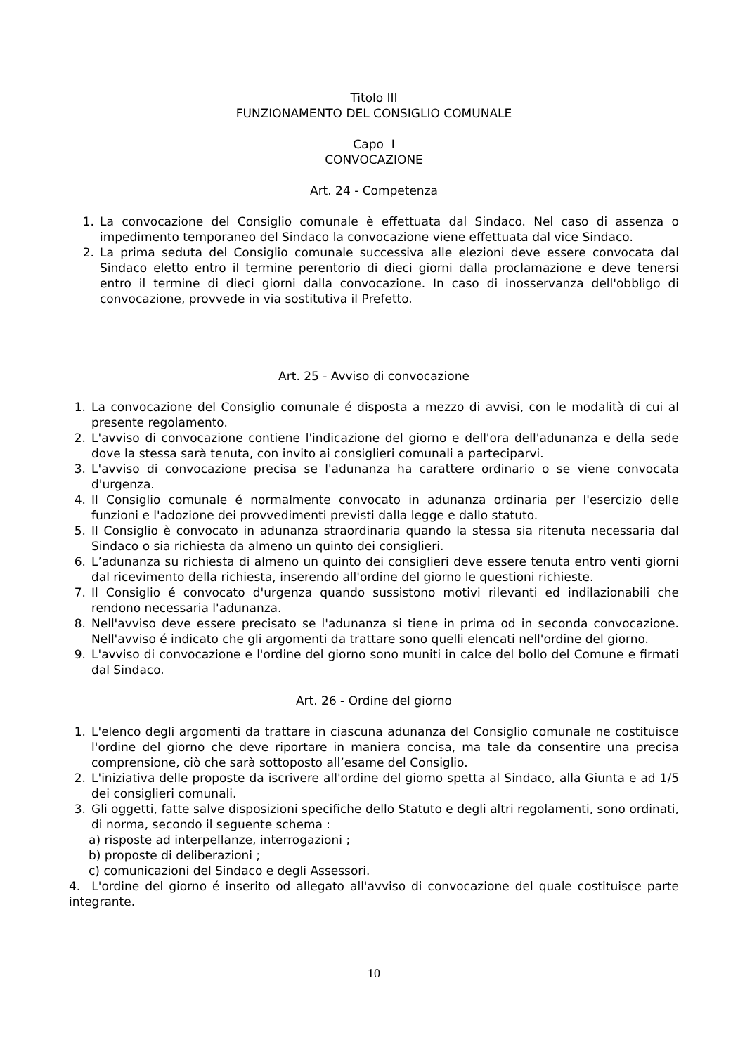Titolo III
FUNZIONAMENTO DEL CONSIGLIO COMUNALE
Capo I
CONVOCAZIONE
Art. 24 - Competenza
1. La convocazione del Consiglio comunale è effettuata dal Sindaco. Nel caso di assenza o impedimento temporaneo del Sindaco la convocazione viene effettuata dal vice Sindaco.
2. La prima seduta del Consiglio comunale successiva alle elezioni deve essere convocata dal Sindaco eletto entro il termine perentorio di dieci giorni dalla proclamazione e deve tenersi entro il termine di dieci giorni dalla convocazione. In caso di inosservanza dell'obbligo di convocazione, provvede in via sostitutiva il Prefetto.
Art. 25 - Avviso di convocazione
1. La convocazione del Consiglio comunale é disposta a mezzo di avvisi, con le modalità di cui al presente regolamento.
2. L'avviso di convocazione contiene l'indicazione del giorno e dell'ora dell'adunanza e della sede dove la stessa sarà tenuta, con invito ai consiglieri comunali a parteciparvi.
3. L'avviso di convocazione precisa se l'adunanza ha carattere ordinario o se viene convocata d'urgenza.
4. Il Consiglio comunale é normalmente convocato in adunanza ordinaria per l'esercizio delle funzioni e l'adozione dei provvedimenti previsti dalla legge e dallo statuto.
5. Il Consiglio è convocato in adunanza straordinaria quando la stessa sia ritenuta necessaria dal Sindaco o sia richiesta da almeno un quinto dei consiglieri.
6. L’adunanza su richiesta di almeno un quinto dei consiglieri deve essere tenuta entro venti giorni dal ricevimento della richiesta, inserendo all'ordine del giorno le questioni richieste.
7. Il Consiglio é convocato d'urgenza quando sussistono motivi rilevanti ed indilazionabili che rendono necessaria l'adunanza.
8. Nell'avviso deve essere precisato se l'adunanza si tiene in prima od in seconda convocazione. Nell'avviso é indicato che gli argomenti da trattare sono quelli elencati nell'ordine del giorno.
9. L'avviso di convocazione e l'ordine del giorno sono muniti in calce del bollo del Comune e firmati dal Sindaco.
Art. 26 - Ordine del giorno
1. L'elenco degli argomenti da trattare in ciascuna adunanza del Consiglio comunale ne costituisce l'ordine del giorno che deve riportare in maniera concisa, ma tale da consentire una precisa comprensione, ciò che sarà sottoposto all’esame del Consiglio.
2. L'iniziativa delle proposte da iscrivere all'ordine del giorno spetta al Sindaco, alla Giunta e ad 1/5 dei consiglieri comunali.
3. Gli oggetti, fatte salve disposizioni specifiche dello Statuto e degli altri regolamenti, sono ordinati, di norma, secondo il seguente schema :
a) risposte ad interpellanze, interrogazioni ;
b) proposte di deliberazioni ;
c) comunicazioni del Sindaco e degli Assessori.
4. L'ordine del giorno é inserito od allegato all'avviso di convocazione del quale costituisce parte integrante.
10